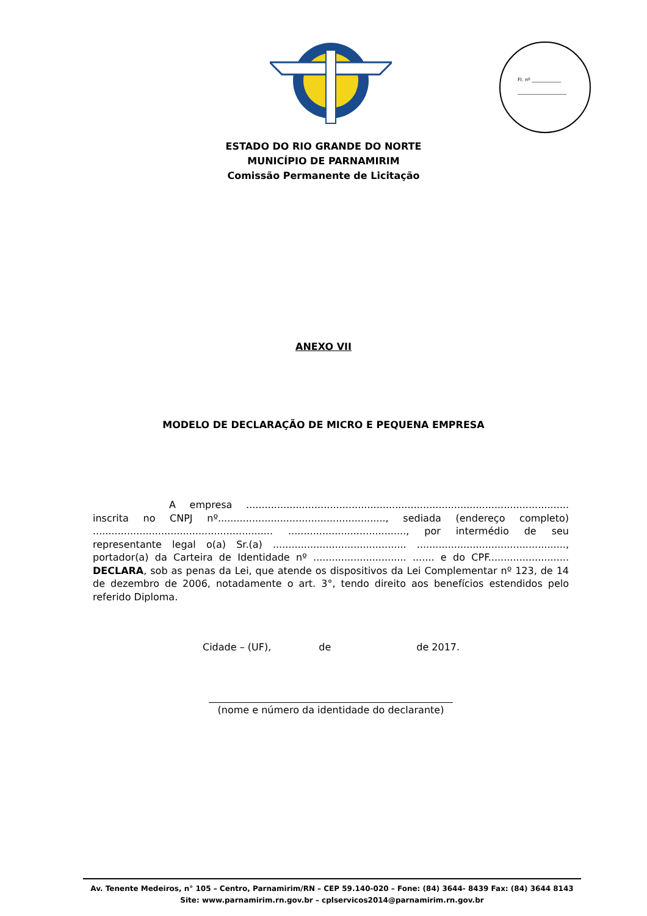Fl. nº ____________
____________________
ESTADO DO RIO GRANDE DO NORTE
MUNICÍPIO DE PARNAMIRIM
Comissão Permanente de Licitação
ANEXO VII
MODELO DE DECLARAÇÃO DE MICRO E PEQUENA EMPRESA
A empresa ........................................................................................................ inscrita no CNPJ nº......................................................, sediada (endereço completo) .......................................................... ......................................, por intermédio de seu representante legal o(a) Sr.(a) ........................................... ................................................, portador(a) da Carteira de Identidade nº .............................. ....... e do CPF.......................... DECLARA, sob as penas da Lei, que atende os dispositivos da Lei Complementar nº 123, de 14 de dezembro de 2006, notadamente o art. 3°, tendo direito aos benefícios estendidos pelo referido Diploma.
Cidade – (UF), de de 2017.
(nome e número da identidade do declarante)
Av. Tenente Medeiros, n° 105 – Centro, Parnamirim/RN – CEP 59.140-020 – Fone: (84) 3644- 8439 Fax: (84) 3644 8143
Site: www.parnamirim.rn.gov.br – cplservicos2014@parnamirim.rn.gov.br